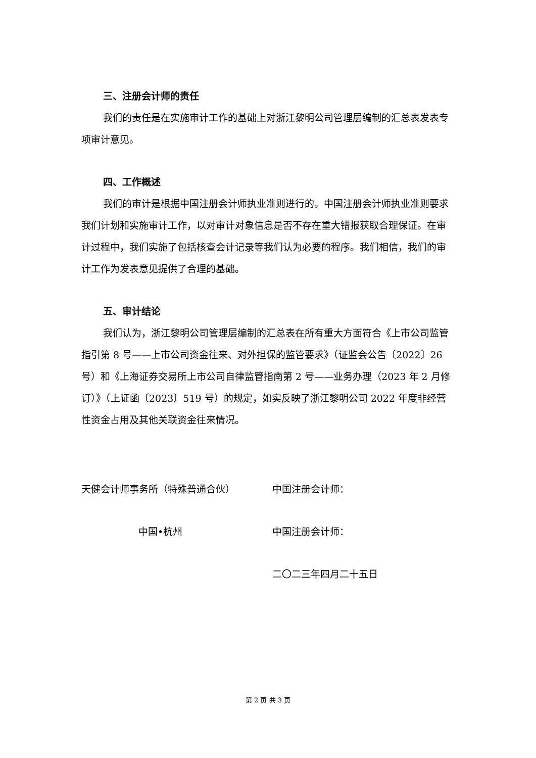三、注册会计师的责任
我们的责任是在实施审计工作的基础上对浙江黎明公司管理层编制的汇总表发表专项审计意见。
四、工作概述
我们的审计是根据中国注册会计师执业准则进行的。中国注册会计师执业准则要求我们计划和实施审计工作，以对审计对象信息是否不存在重大错报获取合理保证。在审计过程中，我们实施了包括核查会计记录等我们认为必要的程序。我们相信，我们的审计工作为发表意见提供了合理的基础。
五、审计结论
我们认为，浙江黎明公司管理层编制的汇总表在所有重大方面符合《上市公司监管指引第 8 号——上市公司资金往来、对外担保的监管要求》（证监会公告〔2022〕26 号）和《上海证券交易所上市公司自律监管指南第 2 号——业务办理（2023 年 2 月修订）》（上证函〔2023〕519 号）的规定，如实反映了浙江黎明公司 2022 年度非经营性资金占用及其他关联资金往来情况。
天健会计师事务所（特殊普通合伙）
中国•杭州
中国注册会计师：
中国注册会计师：
二〇二三年四月二十五日
第 2 页 共 3 页